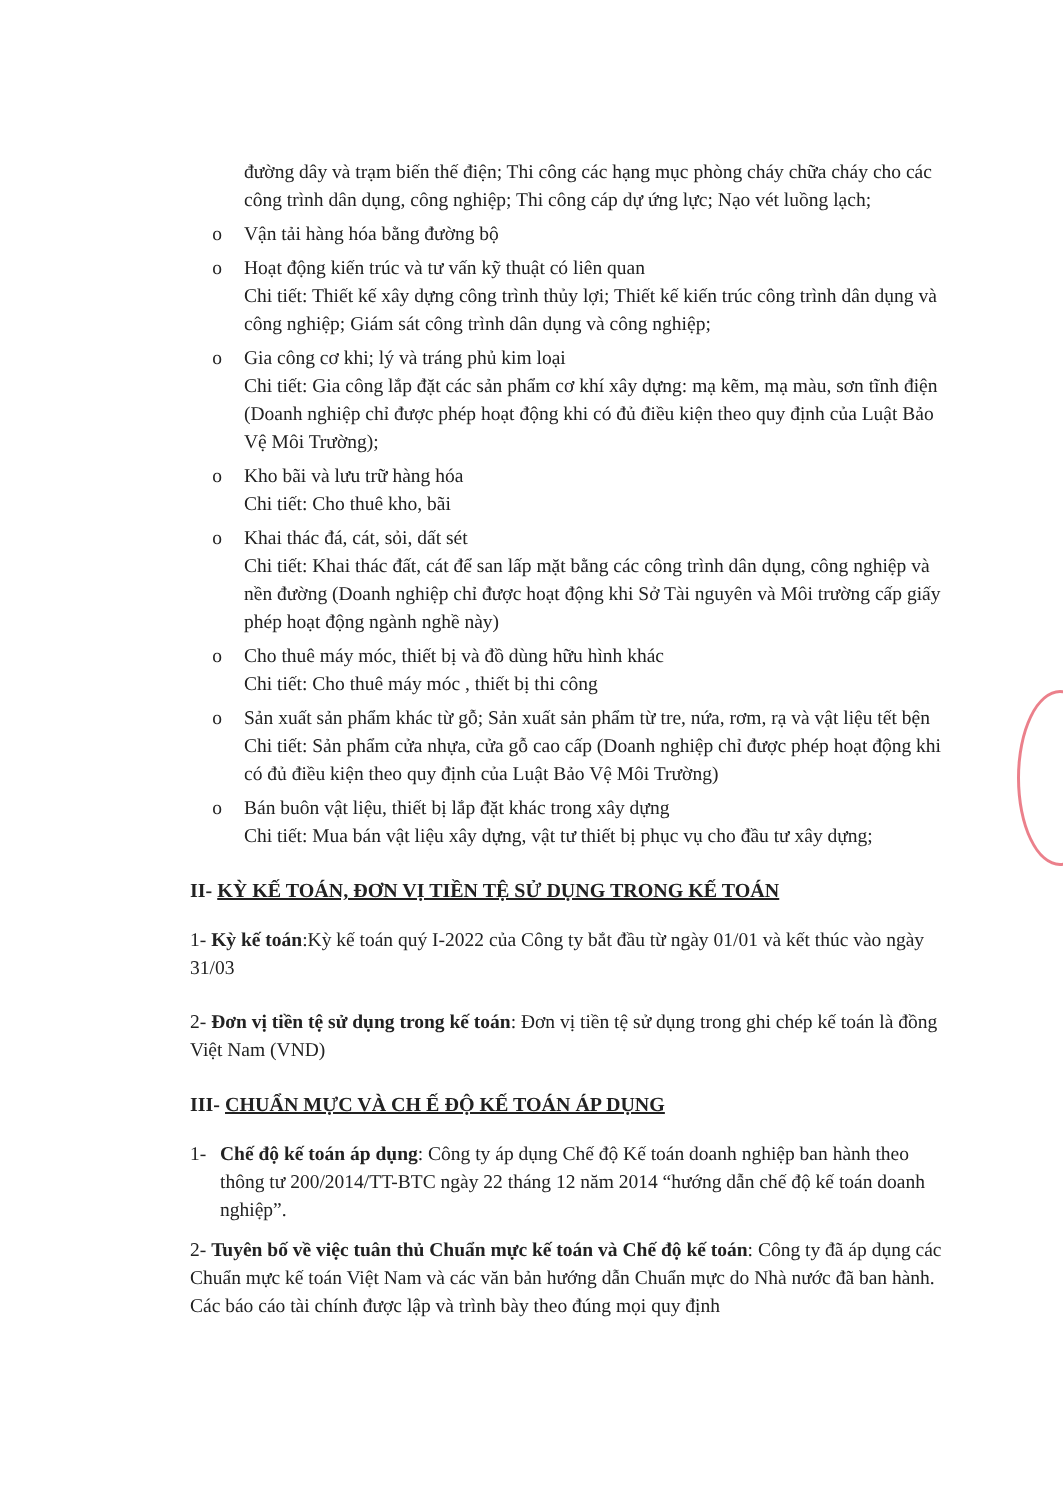đường dây và trạm biến thế điện; Thi công các hạng mục phòng cháy chữa cháy cho các công trình dân dụng, công nghiệp; Thi công cáp dự ứng lực; Nạo vét luồng lạch;
o Vận tải hàng hóa bằng đường bộ
o Hoạt động kiến trúc và tư vấn kỹ thuật có liên quan
Chi tiết: Thiết kế xây dựng công trình thủy lợi; Thiết kế kiến trúc công trình dân dụng và công nghiệp; Giám sát công trình dân dụng và công nghiệp;
o Gia công cơ khi; lý và tráng phủ kim loại
Chi tiết: Gia công lắp đặt các sản phẩm cơ khí xây dựng: mạ kẽm, mạ màu, sơn tĩnh điện (Doanh nghiệp chỉ được phép hoạt động khi có đủ điều kiện theo quy định của Luật Bảo Vệ Môi Trường);
o Kho bãi và lưu trữ hàng hóa
Chi tiết: Cho thuê kho, bãi
o Khai thác đá, cát, sỏi, dất sét
Chi tiết: Khai thác đất, cát để san lấp mặt bằng các công trình dân dụng, công nghiệp và nền đường (Doanh nghiệp chỉ được hoạt động khi Sở Tài nguyên và Môi trường cấp giấy phép hoạt động ngành nghề này)
o Cho thuê máy móc, thiết bị và đồ dùng hữu hình khác
Chi tiết: Cho thuê máy móc , thiết bị thi công
o Sản xuất sản phẩm khác từ gỗ; Sản xuất sản phẩm từ tre, nứa, rơm, rạ và vật liệu tết bện
Chi tiết: Sản phẩm cửa nhựa, cửa gỗ cao cấp (Doanh nghiệp chỉ được phép hoạt động khi có đủ điều kiện theo quy định của Luật Bảo Vệ Môi Trường)
o Bán buôn vật liệu, thiết bị lắp đặt khác trong xây dựng
Chi tiết: Mua bán vật liệu xây dựng, vật tư thiết bị phục vụ cho đầu tư xây dựng;
II- KỲ KẾ TOÁN, ĐƠN VỊ TIỀN TỆ SỬ DỤNG TRONG KẾ TOÁN
1- Kỳ kế toán:Kỳ kế toán quý I-2022 của Công ty bắt đầu từ ngày 01/01 và kết thúc vào ngày 31/03
2- Đơn vị tiền tệ sử dụng trong kế toán: Đơn vị tiền tệ sử dụng trong ghi chép kế toán là đồng Việt Nam (VND)
III- CHUẨN MỰC VÀ CH Ế ĐỘ KẾ TOÁN ÁP DỤNG
1- Chế độ kế toán áp dụng: Công ty áp dụng Chế độ Kế toán doanh nghiệp ban hành theo thông tư 200/2014/TT-BTC ngày 22 tháng 12 năm 2014 “hướng dẫn chế độ kế toán doanh nghiệp”.
2- Tuyên bố về việc tuân thủ Chuẩn mực kế toán và Chế độ kế toán: Công ty đã áp dụng các Chuẩn mực kế toán Việt Nam và các văn bản hướng dẫn Chuẩn mực do Nhà nước đã ban hành. Các báo cáo tài chính được lập và trình bày theo đúng mọi quy định